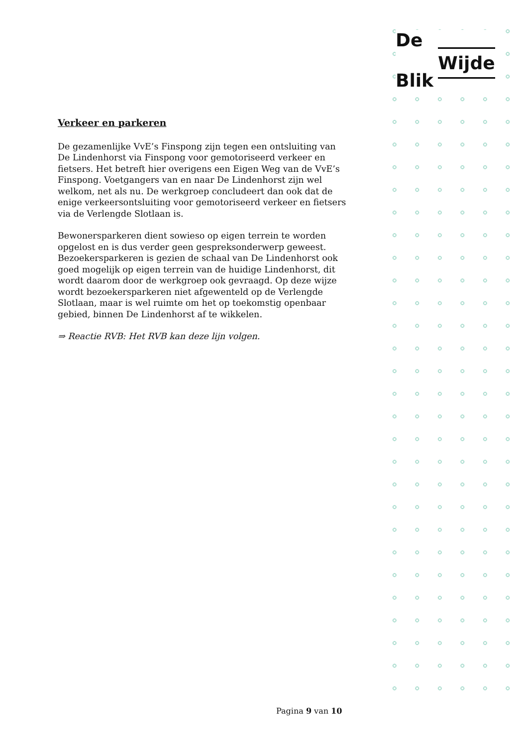De
Wijde
Blik
Verkeer en parkeren
De gezamenlijke VvE’s Finspong zijn tegen een ontsluiting van De Lindenhorst via Finspong voor gemotoriseerd verkeer en fietsers. Het betreft hier overigens een Eigen Weg van de VvE’s Finspong. Voetgangers van en naar De Lindenhorst zijn wel welkom, net als nu. De werkgroep concludeert dan ook dat de enige verkeersontsluiting voor gemotoriseerd verkeer en fietsers via de Verlengde Slotlaan is.
Bewonersparkeren dient sowieso op eigen terrein te worden opgelost en is dus verder geen gespreksonderwerp geweest. Bezoekersparkeren is gezien de schaal van De Lindenhorst ook goed mogelijk op eigen terrein van de huidige Lindenhorst, dit wordt daarom door de werkgroep ook gevraagd. Op deze wijze wordt bezoekersparkeren niet afgewenteld op de Verlengde Slotlaan, maar is wel ruimte om het op toekomstig openbaar gebied, binnen De Lindenhorst af te wikkelen.
⇒ Reactie RVB: Het RVB kan deze lijn volgen.
Pagina 9 van 10